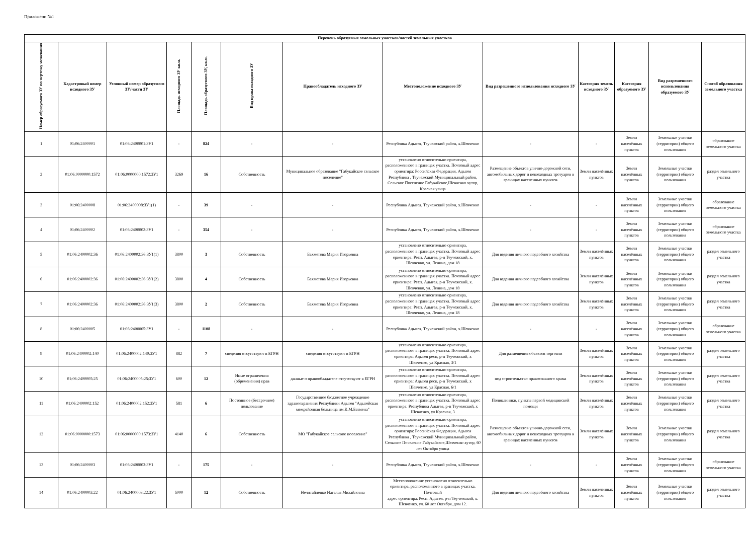Приложени №1
| Перечень образуемых земельных участков/частей земельных участков | | | | | | | | | | | | |
| --- | --- | --- | --- | --- | --- | --- | --- | --- | --- | --- | --- | --- |
| Номер образуемого ЗУ по чертежу межевания | Кадастровый номер исходного ЗУ | Условный номер образуемого ЗУ/части ЗУ | Площадь исходного ЗУ кв.м. | Площадь образуемого ЗУ, кв.м. | Вид права исходного ЗУ | Правообладатель исходного ЗУ | Местоположение исходного ЗУ | Вид разрешенного использования исходного ЗУ | Категория земель исходного ЗУ | Категория образуемого ЗУ | Вид разрешенного использования образуемого ЗУ | Способ образования земельного участка |
| 1 | 01:06:2400001 | 01:06:2400001:ЗУ1 | - | 824 | - | - | Республика Адыгея, Теучежский район, х.Шевченко | - | - | Земли населённых пунктов | Земельные участки (территории) общего пользования | образование земельного участка |
| 2 | 01:06:0000000:1572 | 01:06:0000000:1572:ЗУ1 | 3269 | 16 | Собственность | Муниципальное образование "Габукайское сельское поселение" | установлено относительно ориентира, расположенного в границах участка. Почтовый адрес ориентира: Российская Федерация, Адыгея Республика , Теучежский Муниципальный район, Сельское Поселение Габукайское,Шевченко хутор, Красная улица | Размещение объектов улично-дорожной сети, автомобильных дорог и пешеходных тротуаров в границах населенных пунктов | Земли населённых пунктов | Земли населённых пунктов | Земельные участки (территории) общего пользования | раздел земельного участка |
| 3 | 01:06:2400008 | 01:06:2400008:ЗУ1(1) | - | 39 | - | - | Республика Адыгея, Теучежский район, х.Шевченко | - | - | Земли населённых пунктов | Земельные участки (территории) общего пользования | образование земельного участка |
| 4 | 01:06:2400002 | 01:06:2400002:ЗУ1 | - | 354 | - | - | Республика Адыгея, Теучежский район, х.Шевченко | - | - | Земли населённых пунктов | Земельные участки (территории) общего пользования | образование земельного участка |
| 5 | 01:06:2400002:36 | 01:06:2400002:36:ЗУ1(1) | 3800 | 3 | Собственность | Бахметова Мария Игорьевна | установлено относительно ориентира, расположенного в границах участка. Почтовый адрес ориентира: Респ. Адыгея, р-н Теучежский, х. Шевченко, ул. Ленина, дом 18 | Для ведения личного подсобного хозяйства | Земли населённых пунктов | Земли населённых пунктов | Земельные участки (территории) общего пользования | раздел земельного участка |
| 6 | 01:06:2400002:36 | 01:06:2400002:36:ЗУ1(2) | 3800 | 4 | Собственность | Бахметова Мария Игорьевна | установлено относительно ориентира, расположенного в границах участка. Почтовый адрес ориентира: Респ. Адыгея, р-н Теучежский, х. Шевченко, ул. Ленина, дом 18 | Для ведения личного подсобного хозяйства | Земли населённых пунктов | Земли населённых пунктов | Земельные участки (территории) общего пользования | раздел земельного участка |
| 7 | 01:06:2400002:36 | 01:06:2400002:36:ЗУ1(3) | 3800 | 2 | Собственность | Бахметова Мария Игорьевна | установлено относительно ориентира, расположенного в границах участка. Почтовый адрес ориентира: Респ. Адыгея, р-н Теучежский, х. Шевченко, ул. Ленина, дом 18 | Для ведения личного подсобного хозяйства | Земли населённых пунктов | Земли населённых пунктов | Земельные участки (территории) общего пользования | раздел земельного участка |
| 8 | 01:06:2400005 | 01:06:2400005:ЗУ1 | - | 1108 | - | - | Республика Адыгея, Теучежский район, х.Шевченко | - | - | Земли населённых пунктов | Земельные участки (территории) общего пользования | образование земельного участка |
| 9 | 01:06:2400002:140 | 01:06:2400002:140:ЗУ1 | 882 | 7 | сведения отсутствуют в ЕГРН | сведения отсутствуют в ЕГРН | установлено относительно ориентира, расположенного в границах участка. Почтовый адрес ориентира: Адыгея респ, р-н Теучежский, х Шевченко, ул Красная, 3/1 | Для размещения объектов торговли | Земли населённых пунктов | Земли населённых пунктов | Земельные участки (территории) общего пользования | раздел земельного участка |
| 10 | 01:06:2400005:25 | 01:06:2400005:25:ЗУ1 | 600 | 12 | Иные ограничения (обременения) прав | данные о правообладателе отсутствуют в ЕГРН | установлено относительно ориентира, расположенного в границах участка. Почтовый адрес ориентира: Адыгея респ, р-н Теучежский, х Шевченко, ул Красная, 6/1 | под строительство православного храма | Земли населённых пунктов | Земли населённых пунктов | Земельные участки (территории) общего пользования | раздел земельного участка |
| 11 | 01:06:2400002:152 | 01:06:2400002:152:ЗУ1 | 581 | 6 | Постоянное (бессрочное) пользование | Государственное бюджетное учреждение здравоохранения Республики Адыгея "Адыгейская межрайонная больница им.К.М.Батмена" | установлено относительно ориентира, расположенного в границах участка. Почтовый адрес ориентира: Республика Адыгея, р-н Теучежский, х Шевченко, ул Красная, 3 | Поликлиники, пункты первой медицинской помощи | Земли населённых пунктов | Земли населённых пунктов | Земельные участки (территории) общего пользования | раздел земельного участка |
| 12 | 01:06:0000000:1573 | 01:06:0000000:1573:ЗУ1 | 4140 | 6 | Собственность | МО "Габукайское сельское поселение" | установлено относительно ориентира, расположенного в границах участка. Почтовый адрес ориентира: Российская Федерация, Адыгея Республика , Теучежский Муниципальный район, Сельское Поселение Габукайское,Шевченко хутор, 60 лет Октября улица | Размещение объектов улично-дорожной сети, автомобильных дорог и пешеходных тротуаров в границах населенных пунктов | Земли населённых пунктов | Земли населённых пунктов | Земельные участки (территории) общего пользования | раздел земельного участка |
| 13 | 01:06:2400003 | 01:06:2400003:ЗУ1 | - | 175 | - | - | Республика Адыгея, Теучежский район, х.Шевченко | - | - | Земли населённых пунктов | Земельные участки (территории) общего пользования | образование земельного участка |
| 14 | 01:06:2400003:22 | 01:06:2400003:22:ЗУ1 | 5000 | 12 | Собственность | Нечитайленко Наталья Михайловна | Местоположение установлено относительно ориентира, расположенного в границах участка. Почтовый адрес ориентира: Респ. Адыгея, р-н Теучежский, х. Шевченко, ул. 60 лет Октября, дом 12. | Для ведения личного подсобного хозяйства | Земли населенных пунктов | Земли населённых пунктов | Земельные участки (территории) общего пользования | раздел земельного участка |